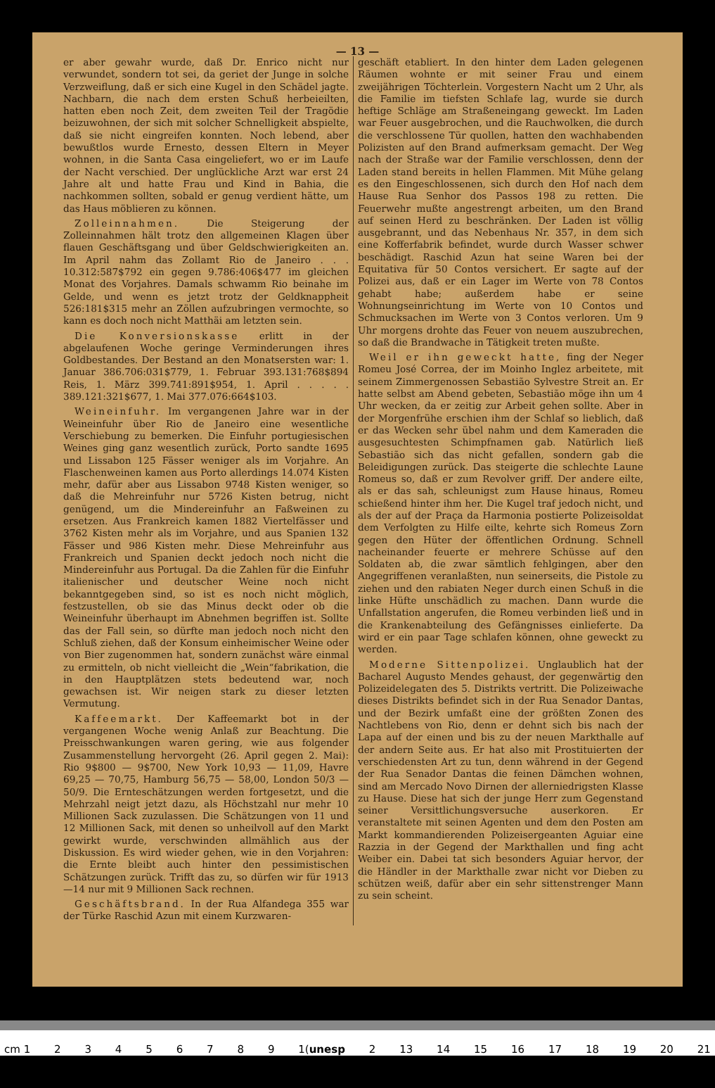— 13 —
er aber gewahr wurde, daß Dr. Enrico nicht nur verwundet, sondern tot sei, da geriet der Junge in solche Verzweiflung, daß er sich eine Kugel in den Schädel jagte. Nachbarn, die nach dem ersten Schuß herbeieilten, hatten eben noch Zeit, dem zweiten Teil der Tragödie beizuwohnen, der sich mit solcher Schnelligkeit abspielte, daß sie nicht eingreifen konnten. Noch lebend, aber bewußtlos wurde Ernesto, dessen Eltern in Meyer wohnen, in die Santa Casa eingeliefert, wo er im Laufe der Nacht verschied. Der unglückliche Arzt war erst 24 Jahre alt und hatte Frau und Kind in Bahia, die nachkommen sollten, sobald er genug verdient hätte, um das Haus möblieren zu können.
Zolleinnahmen. Die Steigerung der Zolleinnahmen hält trotz den allgemeinen Klagen über flauen Geschäftsgang und über Geldschwierigkeiten an. Im April nahm das Zollamt Rio de Janeiro . . . 10.312:587$792 ein gegen 9.786:406$477 im gleichen Monat des Vorjahres. Damals schwamm Rio beinahe im Gelde, und wenn es jetzt trotz der Geldknappheit 526:181$315 mehr an Zöllen aufzubringen vermochte, so kann es doch noch nicht Matthäi am letzten sein.
Die Konversionskasse erlitt in der abgelaufenen Woche geringe Verminderungen ihres Goldbestandes. Der Bestand an den Monatsersten war: 1. Januar 386.706:031$779, 1. Februar 393.131:768$894 Reis, 1. März 399.741:891$954, 1. April . . . . . 389.121:321$677, 1. Mai 377.076:664$103.
Weineinfuhr. Im vergangenen Jahre war in der Weineinfuhr über Rio de Janeiro eine wesentliche Verschiebung zu bemerken. Die Einfuhr portugiesischen Weines ging ganz wesentlich zurück, Porto sandte 1695 und Lissabon 125 Fässer weniger als im Vorjahre. An Flaschenweinen kamen aus Porto allerdings 14.074 Kisten mehr, dafür aber aus Lissabon 9748 Kisten weniger, so daß die Mehreinfuhr nur 5726 Kisten betrug, nicht genügend, um die Mindereinfuhr an Faßweinen zu ersetzen. Aus Frankreich kamen 1882 Viertelfässer und 3762 Kisten mehr als im Vorjahre, und aus Spanien 132 Fässer und 986 Kisten mehr. Diese Mehreinfuhr aus Frankreich und Spanien deckt jedoch noch nicht die Mindereinfuhr aus Portugal. Da die Zahlen für die Einfuhr italienischer und deutscher Weine noch nicht bekanntgegeben sind, so ist es noch nicht möglich, festzustellen, ob sie das Minus deckt oder ob die Weineinfuhr überhaupt im Abnehmen begriffen ist. Sollte das der Fall sein, so dürfte man jedoch noch nicht den Schluß ziehen, daß der Konsum einheimischer Weine oder von Bier zugenommen hat, sondern zunächst wäre einmal zu ermitteln, ob nicht vielleicht die „Wein“fabrikation, die in den Hauptplätzen stets bedeutend war, noch gewachsen ist. Wir neigen stark zu dieser letzten Vermutung.
Kaffeemarkt. Der Kaffeemarkt bot in der vergangenen Woche wenig Anlaß zur Beachtung. Die Preisschwankungen waren gering, wie aus folgender Zusammenstellung hervorgeht (26. April gegen 2. Mai): Rio 9$800 — 9$700, New York 10,93 — 11,09, Havre 69,25 — 70,75, Hamburg 56,75 — 58,00, London 50/3 — 50/9. Die Ernteschätzungen werden fortgesetzt, und die Mehrzahl neigt jetzt dazu, als Höchstzahl nur mehr 10 Millionen Sack zuzulassen. Die Schätzungen von 11 und 12 Millionen Sack, mit denen so unheilvoll auf den Markt gewirkt wurde, verschwinden allmählich aus der Diskussion. Es wird wieder gehen, wie in den Vorjahren: die Ernte bleibt auch hinter den pessimistischen Schätzungen zurück. Trifft das zu, so dürfen wir für 1913—14 nur mit 9 Millionen Sack rechnen.
Geschäftsbrand. In der Rua Alfandega 355 war der Türke Raschid Azun mit einem Kurzwaren-
geschäft etabliert. In den hinter dem Laden gelegenen Räumen wohnte er mit seiner Frau und einem zweijährigen Töchterlein. Vorgestern Nacht um 2 Uhr, als die Familie im tiefsten Schlafe lag, wurde sie durch heftige Schläge am Straßeneingang geweckt. Im Laden war Feuer ausgebrochen, und die Rauchwolken, die durch die verschlossene Tür quollen, hatten den wachhabenden Polizisten auf den Brand aufmerksam gemacht. Der Weg nach der Straße war der Familie verschlossen, denn der Laden stand bereits in hellen Flammen. Mit Mühe gelang es den Eingeschlossenen, sich durch den Hof nach dem Hause Rua Senhor dos Passos 198 zu retten. Die Feuerwehr mußte angestrengt arbeiten, um den Brand auf seinen Herd zu beschränken. Der Laden ist völlig ausgebrannt, und das Nebenhaus Nr. 357, in dem sich eine Kofferfabrik befindet, wurde durch Wasser schwer beschädigt. Raschid Azun hat seine Waren bei der Equitativa für 50 Contos versichert. Er sagte auf der Polizei aus, daß er ein Lager im Werte von 78 Contos gehabt habe; außerdem habe er seine Wohnungseinrichtung im Werte von 10 Contos und Schmucksachen im Werte von 3 Contos verloren. Um 9 Uhr morgens drohte das Feuer von neuem auszubrechen, so daß die Brandwache in Tätigkeit treten mußte.
Weil er ihn geweckt hatte, fing der Neger Romeu José Correa, der im Moinho Inglez arbeitete, mit seinem Zimmergenossen Sebastião Sylvestre Streit an. Er hatte selbst am Abend gebeten, Sebastião möge ihn um 4 Uhr wecken, da er zeitig zur Arbeit gehen sollte. Aber in der Morgenfrühe erschien ihm der Schlaf so lieblich, daß er das Wecken sehr übel nahm und dem Kameraden die ausgesuchtesten Schimpfnamen gab. Natürlich ließ Sebastião sich das nicht gefallen, sondern gab die Beleidigungen zurück. Das steigerte die schlechte Laune Romeus so, daß er zum Revolver griff. Der andere eilte, als er das sah, schleunigst zum Hause hinaus, Romeu schießend hinter ihm her. Die Kugel traf jedoch nicht, und als der auf der Praça da Harmonia postierte Polizeisoldat dem Verfolgten zu Hilfe eilte, kehrte sich Romeus Zorn gegen den Hüter der öffentlichen Ordnung. Schnell nacheinander feuerte er mehrere Schüsse auf den Soldaten ab, die zwar sämtlich fehlgingen, aber den Angegriffenen veranlaßten, nun seinerseits, die Pistole zu ziehen und den rabiaten Neger durch einen Schuß in die linke Hüfte unschädlich zu machen. Dann wurde die Unfallstation angerufen, die Romeu verbinden ließ und in die Krankenabteilung des Gefängnisses einlieferte. Da wird er ein paar Tage schlafen können, ohne geweckt zu werden.
Moderne Sittenpolizei. Unglaublich hat der Bacharel Augusto Mendes gehaust, der gegenwärtig den Polizeidelegaten des 5. Distrikts vertritt. Die Polizeiwache dieses Distrikts befindet sich in der Rua Senador Dantas, und der Bezirk umfaßt eine der größten Zonen des Nachtlebens von Rio, denn er dehnt sich bis nach der Lapa auf der einen und bis zu der neuen Markthalle auf der andern Seite aus. Er hat also mit Prostituierten der verschiedensten Art zu tun, denn während in der Gegend der Rua Senador Dantas die feinen Dämchen wohnen, sind am Mercado Novo Dirnen der allerniedrigsten Klasse zu Hause. Diese hat sich der junge Herr zum Gegenstand seiner Versittlichungsversuche auserkoren. Er veranstaltete mit seinen Agenten und dem den Posten am Markt kommandierenden Polizeisergeanten Aguiar eine Razzia in der Gegend der Markthallen und fing acht Weiber ein. Dabei tat sich besonders Aguiar hervor, der die Händler in der Markthalle zwar nicht vor Dieben zu schützen weiß, dafür aber ein sehr sittenstrenger Mann zu sein scheint.
cm 1 23456789 1(unesp 2 13 14 15 16 17 18 19 20 21